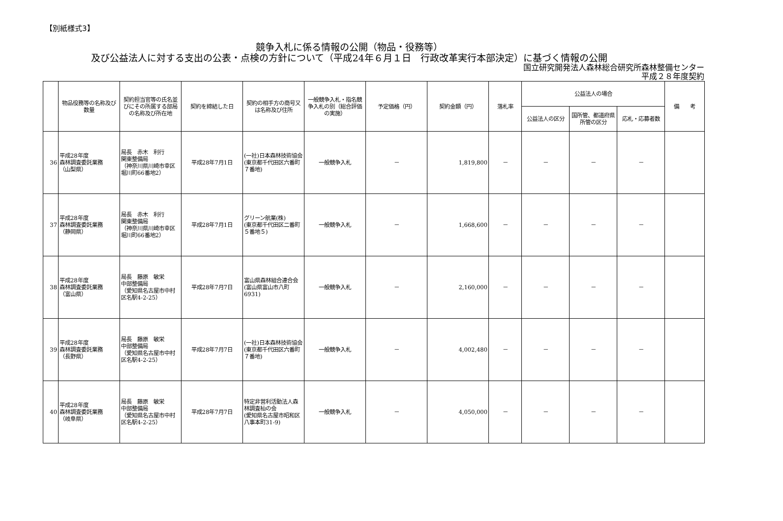【別紙様式3】
競争入札に係る情報の公開（物品・役務等）
及び公益法人に対する支出の公表・点検の方針について（平成24年６月１日　行政改革実行本部決定）に基づく情報の公開
国立研究開発法人森林総合研究所森林整備センター
平成２８年度契約
| | 物品役務等の名称及び数量 | 契約担当官等の氏名並びにその所属する部局の名称及び所在地 | 契約を締結した日 | 契約の相手方の商号又は名称及び住所 | 一般競争入札・指名競争入札の別（総合評価の実施） | 予定価格（円） | 契約金額（円） | 落札率 | 公益法人の場合 | | | 備 考 |
| --- | --- | --- | --- | --- | --- | --- | --- | --- | --- | --- | --- | --- |
| | | | | | | | | | 公益法人の区分 | 国所管、都道府県所管の区分 | 応札・応募者数 | |
| 36 | 平成28年度 森林調査委託業務 （山梨県） | 局長 赤木 利行 関東整備局 （神奈川県川崎市幸区堀川町66番地2） | 平成28年7月1日 | (一社)日本森林技術協会 (東京都千代田区六番町７番地) | 一般競争入札 | － | 1,819,800 | － | － | － | － | |
| 37 | 平成28年度 森林調査委託業務 （静岡県） | 局長 赤木 利行 関東整備局 （神奈川県川崎市幸区堀川町66番地2） | 平成28年7月1日 | グリーン航業(株) (東京都千代田区二番町５番地５) | 一般競争入札 | － | 1,668,600 | － | － | － | － | |
| 38 | 平成28年度 森林調査委託業務 （富山県） | 局長 藤原 敏栄 中部整備局 （愛知県名古屋市中村区名駅4-2-25） | 平成28年7月7日 | 富山県森林組合連合会 (富山県富山市八町6931) | 一般競争入札 | － | 2,160,000 | － | － | － | － | |
| 39 | 平成28年度 森林調査委託業務 （長野県） | 局長 藤原 敏栄 中部整備局 （愛知県名古屋市中村区名駅4-2-25） | 平成28年7月7日 | (一社)日本森林技術協会 (東京都千代田区六番町７番地) | 一般競争入札 | － | 4,002,480 | － | － | － | － | |
| 40 | 平成28年度 森林調査委託業務 （岐阜県） | 局長 藤原 敏栄 中部整備局 （愛知県名古屋市中村区名駅4-2-25） | 平成28年7月7日 | 特定非営利活動法人森林調査杣の会 (愛知県名古屋市昭和区八事本町31-9) | 一般競争入札 | － | 4,050,000 | － | － | － | － | |